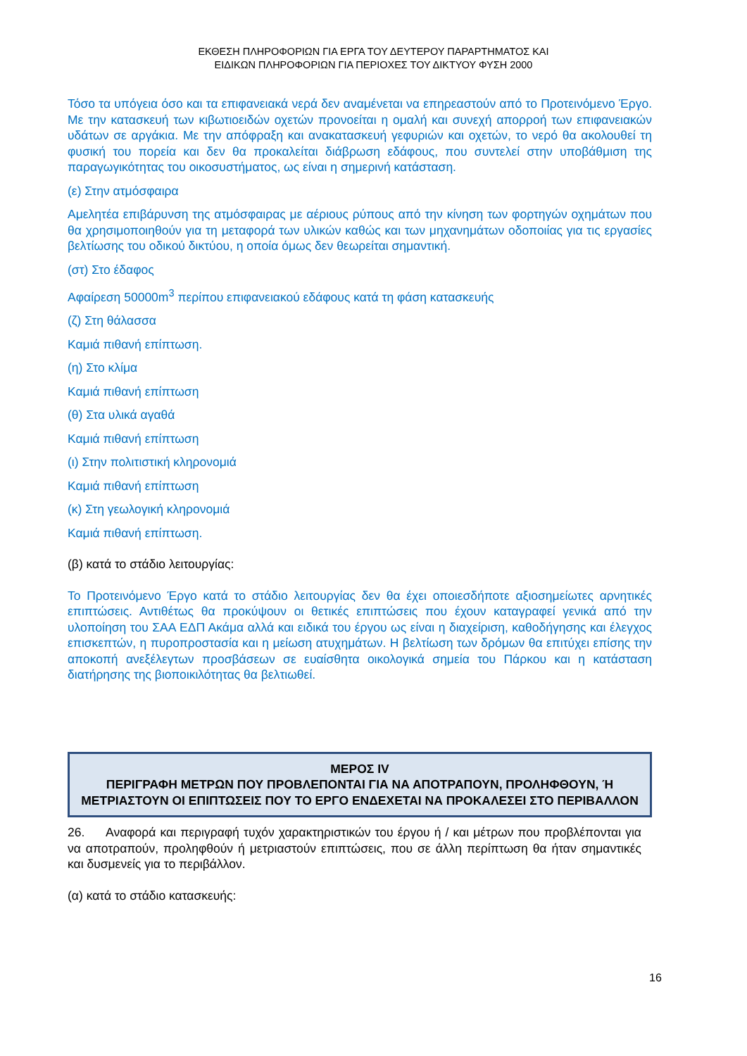ΕΚΘΕΣΗ ΠΛΗΡΟΦΟΡΙΩΝ ΓΙΑ ΕΡΓΑ ΤΟΥ ΔΕΥΤΕΡΟΥ ΠΑΡΑΡΤΗΜΑΤΟΣ ΚΑΙ
ΕΙΔΙΚΩΝ ΠΛΗΡΟΦΟΡΙΩΝ ΓΙΑ ΠΕΡΙΟΧΕΣ ΤΟΥ ΔΙΚΤΥΟΥ ΦΥΣΗ 2000
Τόσο τα υπόγεια όσο και τα επιφανειακά νερά δεν αναμένεται να επηρεαστούν από το Προτεινόμενο Έργο. Με την κατασκευή των κιβωτιοειδών οχετών προνοείται η ομαλή και συνεχή απορροή των επιφανειακών υδάτων σε αργάκια. Με την απόφραξη και ανακατασκευή γεφυριών και οχετών, το νερό θα ακολουθεί τη φυσική του πορεία και δεν θα προκαλείται διάβρωση εδάφους, που συντελεί στην υποβάθμιση της παραγωγικότητας του οικοσυστήματος, ως είναι η σημερινή κατάσταση.
(ε) Στην ατμόσφαιρα
Αμελητέα επιβάρυνση της ατμόσφαιρας με αέριους ρύπους από την κίνηση των φορτηγών οχημάτων που θα χρησιμοποιηθούν για τη μεταφορά των υλικών καθώς και των μηχανημάτων οδοποιίας για τις εργασίες βελτίωσης του οδικού δικτύου, η οποία όμως δεν θεωρείται σημαντική.
(στ) Στο έδαφος
Αφαίρεση 50000m<sup>3</sup> περίπου επιφανειακού εδάφους κατά τη φάση κατασκευής
(ζ) Στη θάλασσα
Καμιά πιθανή επίπτωση.
(η) Στο κλίμα
Καμιά πιθανή επίπτωση
(θ) Στα υλικά αγαθά
Καμιά πιθανή επίπτωση
(ι) Στην πολιτιστική κληρονομιά
Καμιά πιθανή επίπτωση
(κ) Στη γεωλογική κληρονομιά
Καμιά πιθανή επίπτωση.
(β) κατά το στάδιο λειτουργίας:
Το Προτεινόμενο Έργο κατά το στάδιο λειτουργίας δεν θα έχει οποιεσδήποτε αξιοσημείωτες αρνητικές επιπτώσεις. Αντιθέτως θα προκύψουν οι θετικές επιπτώσεις που έχουν καταγραφεί γενικά από την υλοποίηση του ΣΑΑ ΕΔΠ Ακάμα αλλά και ειδικά του έργου ως είναι η διαχείριση, καθοδήγησης και έλεγχος επισκεπτών, η πυροπροστασία και η μείωση ατυχημάτων. Η βελτίωση των δρόμων θα επιτύχει επίσης την αποκοπή ανεξέλεγτων προσβάσεων σε ευαίσθητα οικολογικά σημεία του Πάρκου και η κατάσταση διατήρησης της βιοποικιλότητας θα βελτιωθεί.
ΜΕΡΟΣ IV
ΠΕΡΙΓΡΑΦΗ ΜΕΤΡΩΝ ΠΟΥ ΠΡΟΒΛΕΠΟΝΤΑΙ ΓΙΑ ΝΑ ΑΠΟΤΡΑΠΟΥΝ, ΠΡΟΛΗΦΘΟΥΝ, Ή ΜΕΤΡΙΑΣΤΟΥΝ ΟΙ ΕΠΙΠΤΩΣΕΙΣ ΠΟΥ ΤΟ ΕΡΓΟ ΕΝΔΕΧΕΤΑΙ ΝΑ ΠΡΟΚΑΛΕΣΕΙ ΣΤΟ ΠΕΡΙΒΑΛΛΟΝ
26. Αναφορά και περιγραφή τυχόν χαρακτηριστικών του έργου ή / και μέτρων που προβλέπονται για να αποτραπούν, προληφθούν ή μετριαστούν επιπτώσεις, που σε άλλη περίπτωση θα ήταν σημαντικές και δυσμενείς για το περιβάλλον.
(α) κατά το στάδιο κατασκευής:
16